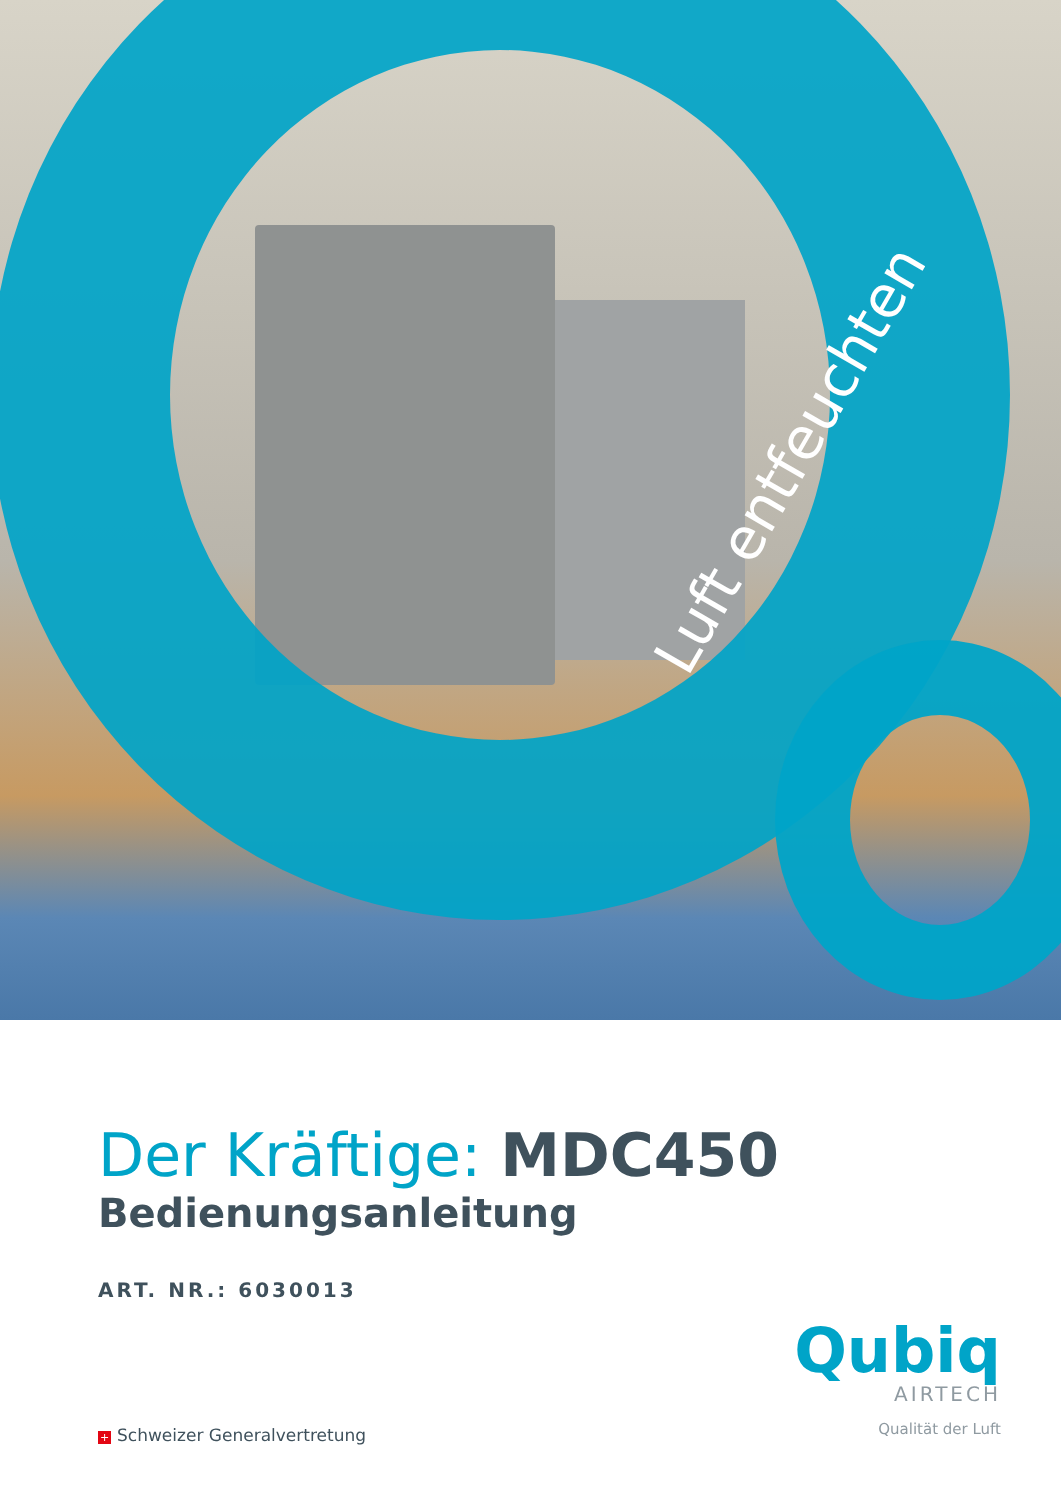Luft entfeuchten
Der Kräftige: MDC450
Bedienungsanleitung
ART. NR.: 6030013
Qubiq
AIRTECH
Qualität der Luft
+ Schweizer Generalvertretung